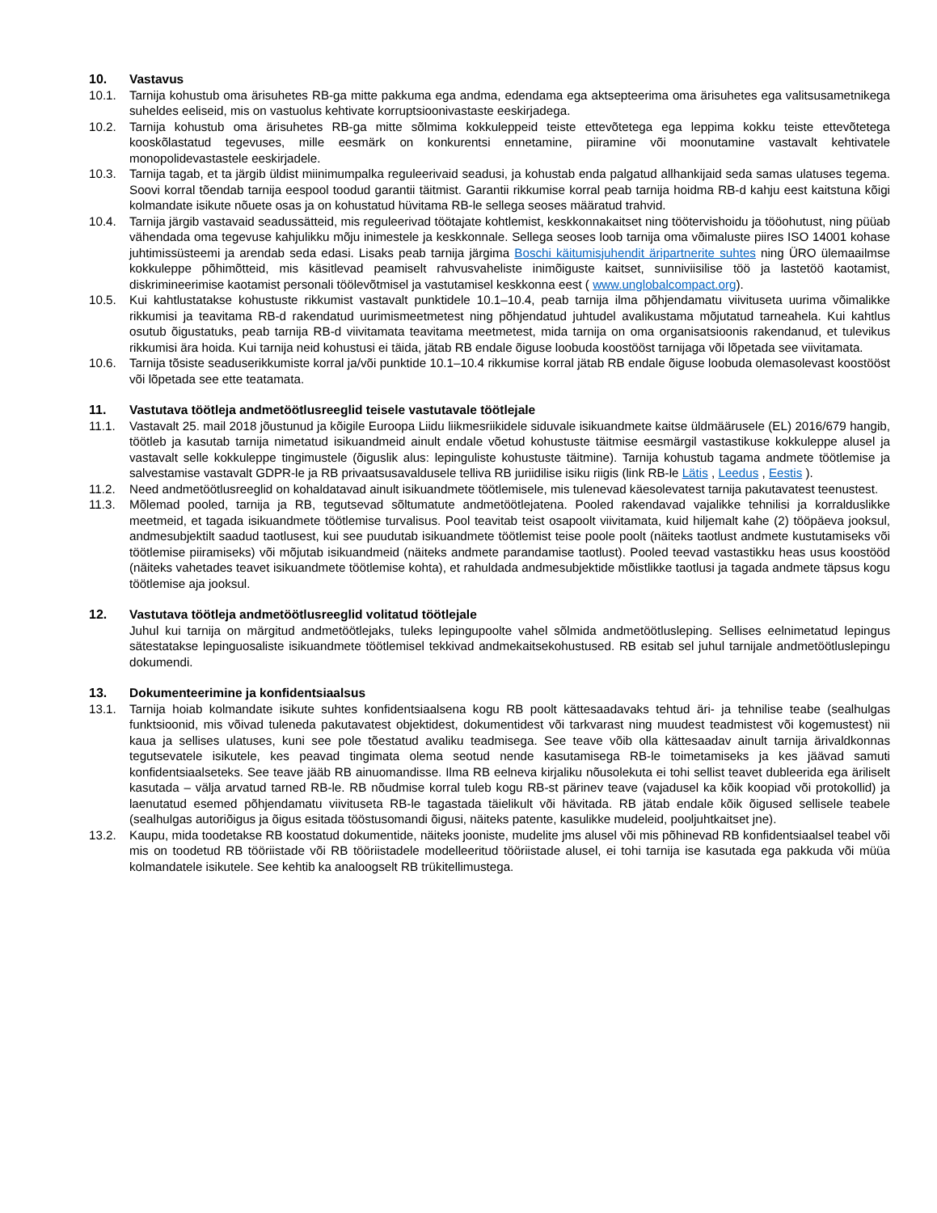10. Vastavus
10.1. Tarnija kohustub oma ärisuhetes RB-ga mitte pakkuma ega andma, edendama ega aktsepteerima oma ärisuhetes ega valitsusametnikega suheldes eeliseid, mis on vastuolus kehtivate korruptsioonivastaste eeskirjadega.
10.2. Tarnija kohustub oma ärisuhetes RB-ga mitte sõlmima kokkuleppeid teiste ettevõtetega ega leppima kokku teiste ettevõtetega kooskõlastatud tegevuses, mille eesmärk on konkurentsi ennetamine, piiramine või moonutamine vastavalt kehtivatele monopolidevastastele eeskirjadele.
10.3. Tarnija tagab, et ta järgib üldist miinimumpalka reguleerivaid seadusi, ja kohustab enda palgatud allhankijaid seda samas ulatuses tegema. Soovi korral tõendab tarnija eespool toodud garantii täitmist. Garantii rikkumise korral peab tarnija hoidma RB-d kahju eest kaitstuna kõigi kolmandate isikute nõuete osas ja on kohustatud hüvitama RB-le sellega seoses määratud trahvid.
10.4. Tarnija järgib vastavaid seadussätteid, mis reguleerivad töötajate kohtlemist, keskkonnakaitset ning töötervishoidu ja tööohutust, ning püüab vähendada oma tegevuse kahjulikku mõju inimestele ja keskkonnale. Sellega seoses loob tarnija oma võimaluste piires ISO 14001 kohase juhtimissüsteemi ja arendab seda edasi. Lisaks peab tarnija järgima Boschi käitumisjuhendit äripartnerite suhtes ning ÜRO ülemaailmse kokkuleppe põhimõtteid, mis käsitlevad peamiselt rahvusvaheliste inimõiguste kaitset, sunniviisilise töö ja lastetöö kaotamist, diskrimineerimise kaotamist personali töölevõtmisel ja vastutamisel keskkonna eest ( www.unglobalcompact.org).
10.5. Kui kahtlustatakse kohustuste rikkumist vastavalt punktidele 10.1–10.4, peab tarnija ilma põhjendamatu viivituseta uurima võimalikke rikkumisi ja teavitama RB-d rakendatud uurimismeetmetest ning põhjendatud juhtudel avalikustama mõjutatud tarneahela. Kui kahtlus osutub õigustatuks, peab tarnija RB-d viivitamata teavitama meetmetest, mida tarnija on oma organisatsioonis rakendanud, et tulevikus rikkumisi ära hoida. Kui tarnija neid kohustusi ei täida, jätab RB endale õiguse loobuda koostööst tarnijaga või lõpetada see viivitamata.
10.6. Tarnija tõsiste seaduserikkumiste korral ja/või punktide 10.1–10.4 rikkumise korral jätab RB endale õiguse loobuda olemasolevast koostööst või lõpetada see ette teatamata.
11. Vastutava töötleja andmetöötlusreeglid teisele vastutavale töötlejale
11.1. Vastavalt 25. mail 2018 jõustunud ja kõigile Euroopa Liidu liikmesriikidele siduvale isikuandmete kaitse üldmäärusele (EL) 2016/679 hangib, töötleb ja kasutab tarnija nimetatud isikuandmeid ainult endale võetud kohustuste täitmise eesmärgil vastastikuse kokkuleppe alusel ja vastavalt selle kokkuleppe tingimustele (õiguslik alus: lepinguliste kohustuste täitmine). Tarnija kohustub tagama andmete töötlemise ja salvestamise vastavalt GDPR-le ja RB privaatsusavaldusele telliva RB juriidilise isiku riigis (link RB-le Lätis , Leedus , Eestis ).
11.2. Need andmetöötlusreeglid on kohaldatavad ainult isikuandmete töötlemisele, mis tulenevad käesolevatest tarnija pakutavatest teenustest.
11.3. Mõlemad pooled, tarnija ja RB, tegutsevad sõltumatute andmetöötlejatena. Pooled rakendavad vajalikke tehnilisi ja korralduslikke meetmeid, et tagada isikuandmete töötlemise turvalisus. Pool teavitab teist osapoolt viivitamata, kuid hiljemalt kahe (2) tööpäeva jooksul, andmesubjektilt saadud taotlusest, kui see puudutab isikuandmete töötlemist teise poole poolt (näiteks taotlust andmete kustutamiseks või töötlemise piiramiseks) või mõjutab isikuandmeid (näiteks andmete parandamise taotlust). Pooled teevad vastastikku heas usus koostööd (näiteks vahetades teavet isikuandmete töötlemise kohta), et rahuldada andmesubjektide mõistlikke taotlusi ja tagada andmete täpsus kogu töötlemise aja jooksul.
12. Vastutava töötleja andmetöötlusreeglid volitatud töötlejale
Juhul kui tarnija on märgitud andmetöötlejaks, tuleks lepingupoolte vahel sõlmida andmetöötlusleping. Sellises eelnimetatud lepingus sätestatakse lepinguosaliste isikuandmete töötlemisel tekkivad andmekaitsekohustused. RB esitab sel juhul tarnijale andmetöötluslepingu dokumendi.
13. Dokumenteerimine ja konfidentsiaalsus
13.1. Tarnija hoiab kolmandate isikute suhtes konfidentsiaalsena kogu RB poolt kättesaadavaks tehtud äri- ja tehnilise teabe (sealhulgas funktsioonid, mis võivad tuleneda pakutavatest objektidest, dokumentidest või tarkvarast ning muudest teadmistest või kogemustest) nii kaua ja sellises ulatuses, kuni see pole tõestatud avaliku teadmisega. See teave võib olla kättesaadav ainult tarnija ärivaldkonnas tegutsevatele isikutele, kes peavad tingimata olema seotud nende kasutamisega RB-le toimetamiseks ja kes jäävad samuti konfidentsiaalseteks. See teave jääb RB ainuomandisse. Ilma RB eelneva kirjaliku nõusolekuta ei tohi sellist teavet dubleerida ega äriliselt kasutada – välja arvatud tarned RB-le. RB nõudmise korral tuleb kogu RB-st pärinev teave (vajadusel ka kõik koopiad või protokollid) ja laenutatud esemed põhjendamatu viivituseta RB-le tagastada täielikult või hävitada. RB jätab endale kõik õigused sellisele teabele (sealhulgas autoriõigus ja õigus esitada tööstusomandi õigusi, näiteks patente, kasulikke mudeleid, pooljuhtkaitset jne).
13.2. Kaupu, mida toodetakse RB koostatud dokumentide, näiteks jooniste, mudelite jms alusel või mis põhinevad RB konfidentsiaalsel teabel või mis on toodetud RB tööriistade või RB tööriistadele modelleeritud tööriistade alusel, ei tohi tarnija ise kasutada ega pakkuda või müüa kolmandatele isikutele. See kehtib ka analoogselt RB trükitellimustega.